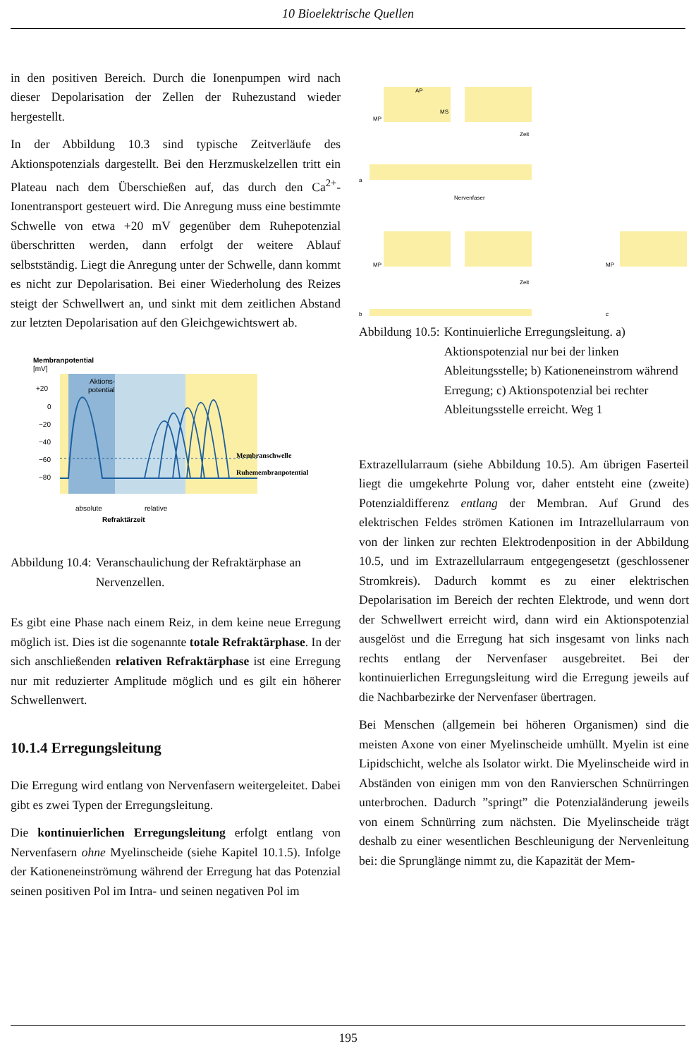10 Bioelektrische Quellen
in den positiven Bereich. Durch die Ionenpumpen wird nach dieser Depolarisation der Zellen der Ruhezustand wieder hergestellt.
In der Abbildung 10.3 sind typische Zeitverläufe des Aktionspotenzials dargestellt. Bei den Herzmuskelzellen tritt ein Plateau nach dem Überschießen auf, das durch den Ca<sup>2+</sup>-Ionentransport gesteuert wird. Die Anregung muss eine bestimmte Schwelle von etwa +20 mV gegenüber dem Ruhepotenzial überschritten werden, dann erfolgt der weitere Ablauf selbstständig. Liegt die Anregung unter der Schwelle, dann kommt es nicht zur Depolarisation. Bei einer Wiederholung des Reizes steigt der Schwellwert an, und sinkt mit dem zeitlichen Abstand zur letzten Depolarisation auf den Gleichgewichtswert ab.
Membranpotential
[mV]
Aktions-
potential
+20
0
−20
−40
−60
−80
Membranschwelle
Ruhemembranpotential
absolute
relative
Refraktärzeit
Abbildung 10.4: Veranschaulichung der Refraktärphase an Nervenzellen.
Es gibt eine Phase nach einem Reiz, in dem keine neue Erregung möglich ist. Dies ist die sogenannte totale Refraktärphase. In der sich anschließenden relativen Refraktärphase ist eine Erregung nur mit reduzierter Amplitude möglich und es gilt ein höherer Schwellenwert.
10.1.4 Erregungsleitung
Die Erregung wird entlang von Nervenfasern weitergeleitet. Dabei gibt es zwei Typen der Erregungsleitung.
Die kontinuierlichen Erregungsleitung erfolgt entlang von Nervenfasern ohne Myelinscheide (siehe Kapitel 10.1.5). Infolge der Kationeneinströmung während der Erregung hat das Potenzial seinen positiven Pol im Intra- und seinen negativen Pol im
AP
MS
MP
Zeit
a
Nervenfaser
MP
Zeit
b
MP
c
Abbildung 10.5: Kontinuierliche Erregungsleitung. a) Aktionspotenzial nur bei der linken Ableitungsstelle; b) Kationeneinstrom während Erregung; c) Aktionspotenzial bei rechter Ableitungsstelle erreicht. Weg 1
Extrazellularraum (siehe Abbildung 10.5). Am übrigen Faserteil liegt die umgekehrte Polung vor, daher entsteht eine (zweite) Potenzialdifferenz entlang der Membran. Auf Grund des elektrischen Feldes strömen Kationen im Intrazellularraum von von der linken zur rechten Elektrodenposition in der Abbildung 10.5, und im Extrazellularraum entgegengesetzt (geschlossener Stromkreis). Dadurch kommt es zu einer elektrischen Depolarisation im Bereich der rechten Elektrode, und wenn dort der Schwellwert erreicht wird, dann wird ein Aktionspotenzial ausgelöst und die Erregung hat sich insgesamt von links nach rechts entlang der Nervenfaser ausgebreitet. Bei der kontinuierlichen Erregungsleitung wird die Erregung jeweils auf die Nachbarbezirke der Nervenfaser übertragen.
Bei Menschen (allgemein bei höheren Organismen) sind die meisten Axone von einer Myelinscheide umhüllt. Myelin ist eine Lipidschicht, welche als Isolator wirkt. Die Myelinscheide wird in Abständen von einigen mm von den Ranvierschen Schnürringen unterbrochen. Dadurch ”springt” die Potenzialänderung jeweils von einem Schnürring zum nächsten. Die Myelinscheide trägt deshalb zu einer wesentlichen Beschleunigung der Nervenleitung bei: die Sprunglänge nimmt zu, die Kapazität der Mem-
195